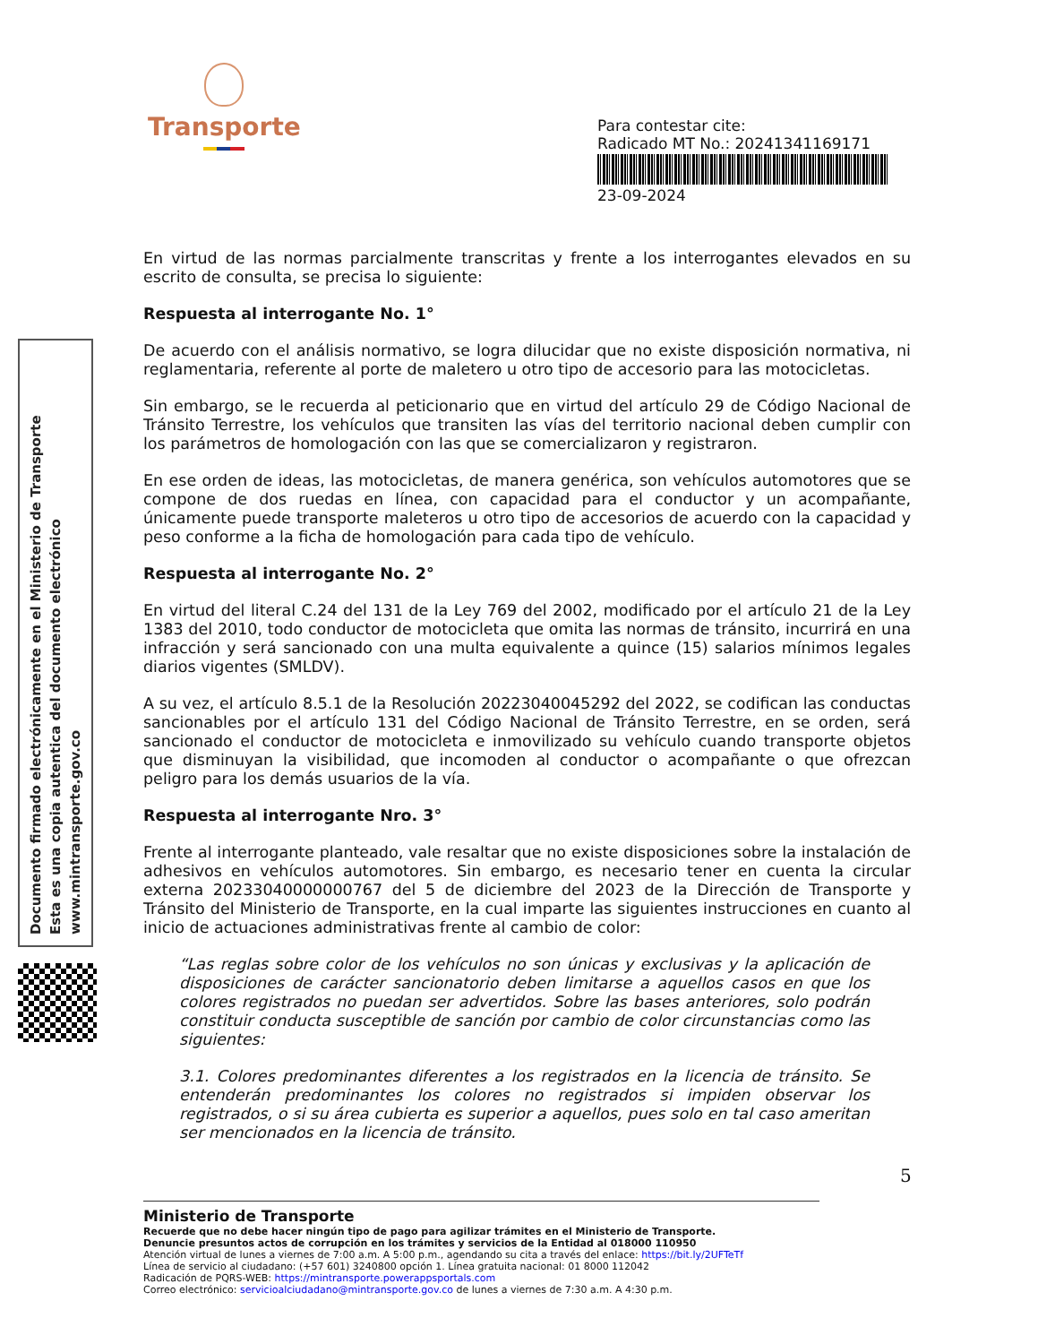Transporte
Para contestar cite:
Radicado MT No.: 20241341169171
23-09-2024
Documento firmado electrónicamente en el Ministerio de Transporte
Esta es una copia autentica del documento electrónico
www.mintransporte.gov.co
En virtud de las normas parcialmente transcritas y frente a los interrogantes elevados en su escrito de consulta, se precisa lo siguiente:
Respuesta al interrogante No. 1°
De acuerdo con el análisis normativo, se logra dilucidar que no existe disposición normativa, ni reglamentaria, referente al porte de maletero u otro tipo de accesorio para las motocicletas.
Sin embargo, se le recuerda al peticionario que en virtud del artículo 29 de Código Nacional de Tránsito Terrestre, los vehículos que transiten las vías del territorio nacional deben cumplir con los parámetros de homologación con las que se comercializaron y registraron.
En ese orden de ideas, las motocicletas, de manera genérica, son vehículos automotores que se compone de dos ruedas en línea, con capacidad para el conductor y un acompañante, únicamente puede transporte maleteros u otro tipo de accesorios de acuerdo con la capacidad y peso conforme a la ficha de homologación para cada tipo de vehículo.
Respuesta al interrogante No. 2°
En virtud del literal C.24 del 131 de la Ley 769 del 2002, modificado por el artículo 21 de la Ley 1383 del 2010, todo conductor de motocicleta que omita las normas de tránsito, incurrirá en una infracción y será sancionado con una multa equivalente a quince (15) salarios mínimos legales diarios vigentes (SMLDV).
A su vez, el artículo 8.5.1 de la Resolución 20223040045292 del 2022, se codifican las conductas sancionables por el artículo 131 del Código Nacional de Tránsito Terrestre, en se orden, será sancionado el conductor de motocicleta e inmovilizado su vehículo cuando transporte objetos que disminuyan la visibilidad, que incomoden al conductor o acompañante o que ofrezcan peligro para los demás usuarios de la vía.
Respuesta al interrogante Nro. 3°
Frente al interrogante planteado, vale resaltar que no existe disposiciones sobre la instalación de adhesivos en vehículos automotores. Sin embargo, es necesario tener en cuenta la circular externa 20233040000000767 del 5 de diciembre del 2023 de la Dirección de Transporte y Tránsito del Ministerio de Transporte, en la cual imparte las siguientes instrucciones en cuanto al inicio de actuaciones administrativas frente al cambio de color:
“Las reglas sobre color de los vehículos no son únicas y exclusivas y la aplicación de disposiciones de carácter sancionatorio deben limitarse a aquellos casos en que los colores registrados no puedan ser advertidos. Sobre las bases anteriores, solo podrán constituir conducta susceptible de sanción por cambio de color circunstancias como las siguientes:
3.1. Colores predominantes diferentes a los registrados en la licencia de tránsito. Se entenderán predominantes los colores no registrados si impiden observar los registrados, o si su área cubierta es superior a aquellos, pues solo en tal caso ameritan ser mencionados en la licencia de tránsito.
5
Ministerio de Transporte
Recuerde que no debe hacer ningún tipo de pago para agilizar trámites en el Ministerio de Transporte.
Denuncie presuntos actos de corrupción en los trámites y servicios de la Entidad al 018000 110950
Atención virtual de lunes a viernes de 7:00 a.m. A 5:00 p.m., agendando su cita a través del enlace: https://bit.ly/2UFTeTf
Línea de servicio al ciudadano: (+57 601) 3240800 opción 1. Línea gratuita nacional: 01 8000 112042
Radicación de PQRS-WEB: https://mintransporte.powerappsportals.com
Correo electrónico: servicioalciudadano@mintransporte.gov.co de lunes a viernes de 7:30 a.m. A 4:30 p.m.